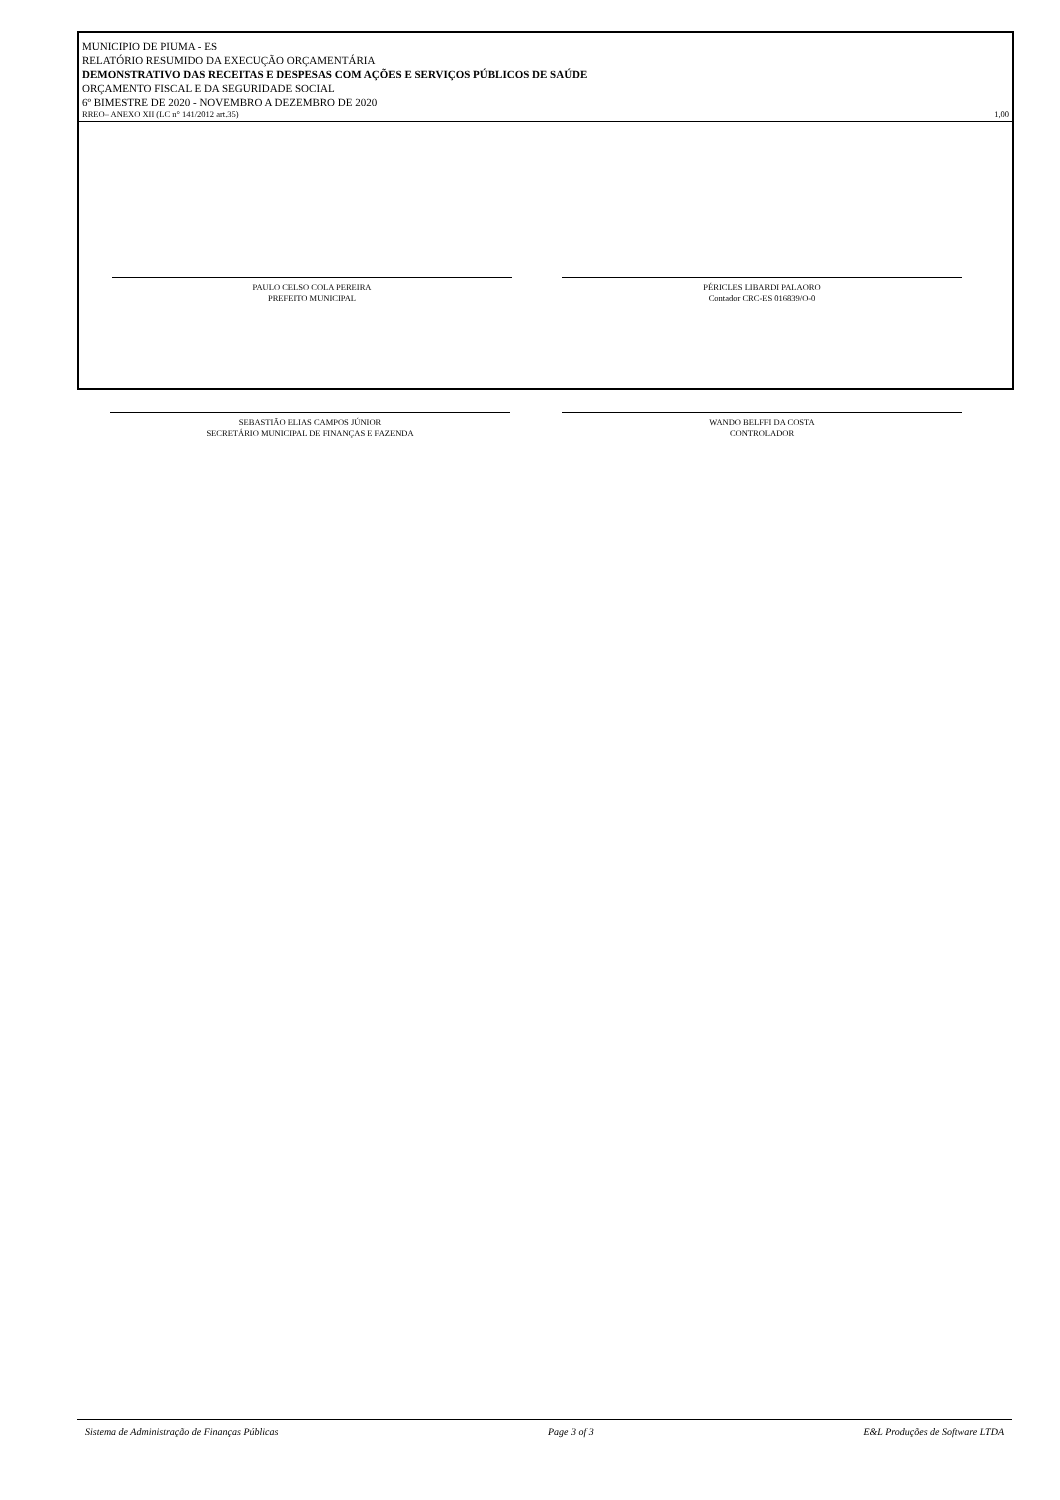MUNICIPIO DE PIUMA - ES
RELATÓRIO RESUMIDO DA EXECUÇÃO ORÇAMENTÁRIA
DEMONSTRATIVO DAS RECEITAS E DESPESAS COM AÇÕES E SERVIÇOS PÚBLICOS DE SAÚDE
ORÇAMENTO FISCAL E DA SEGURIDADE SOCIAL
6º BIMESTRE DE 2020 - NOVEMBRO A DEZEMBRO DE 2020
RREO– ANEXO XII (LC n° 141/2012 art.35) 1,00
PAULO CELSO COLA PEREIRA
PREFEITO MUNICIPAL
PÉRICLES LIBARDI PALAORO
Contador CRC-ES 016839/O-0
SEBASTIÃO ELIAS CAMPOS JÚNIOR
SECRETÁRIO MUNICIPAL DE FINANÇAS E FAZENDA
WANDO BELFFI DA COSTA
CONTROLADOR
Sistema de Administração de Finanças Públicas Page 3 of 3 E&L Produções de Software LTDA